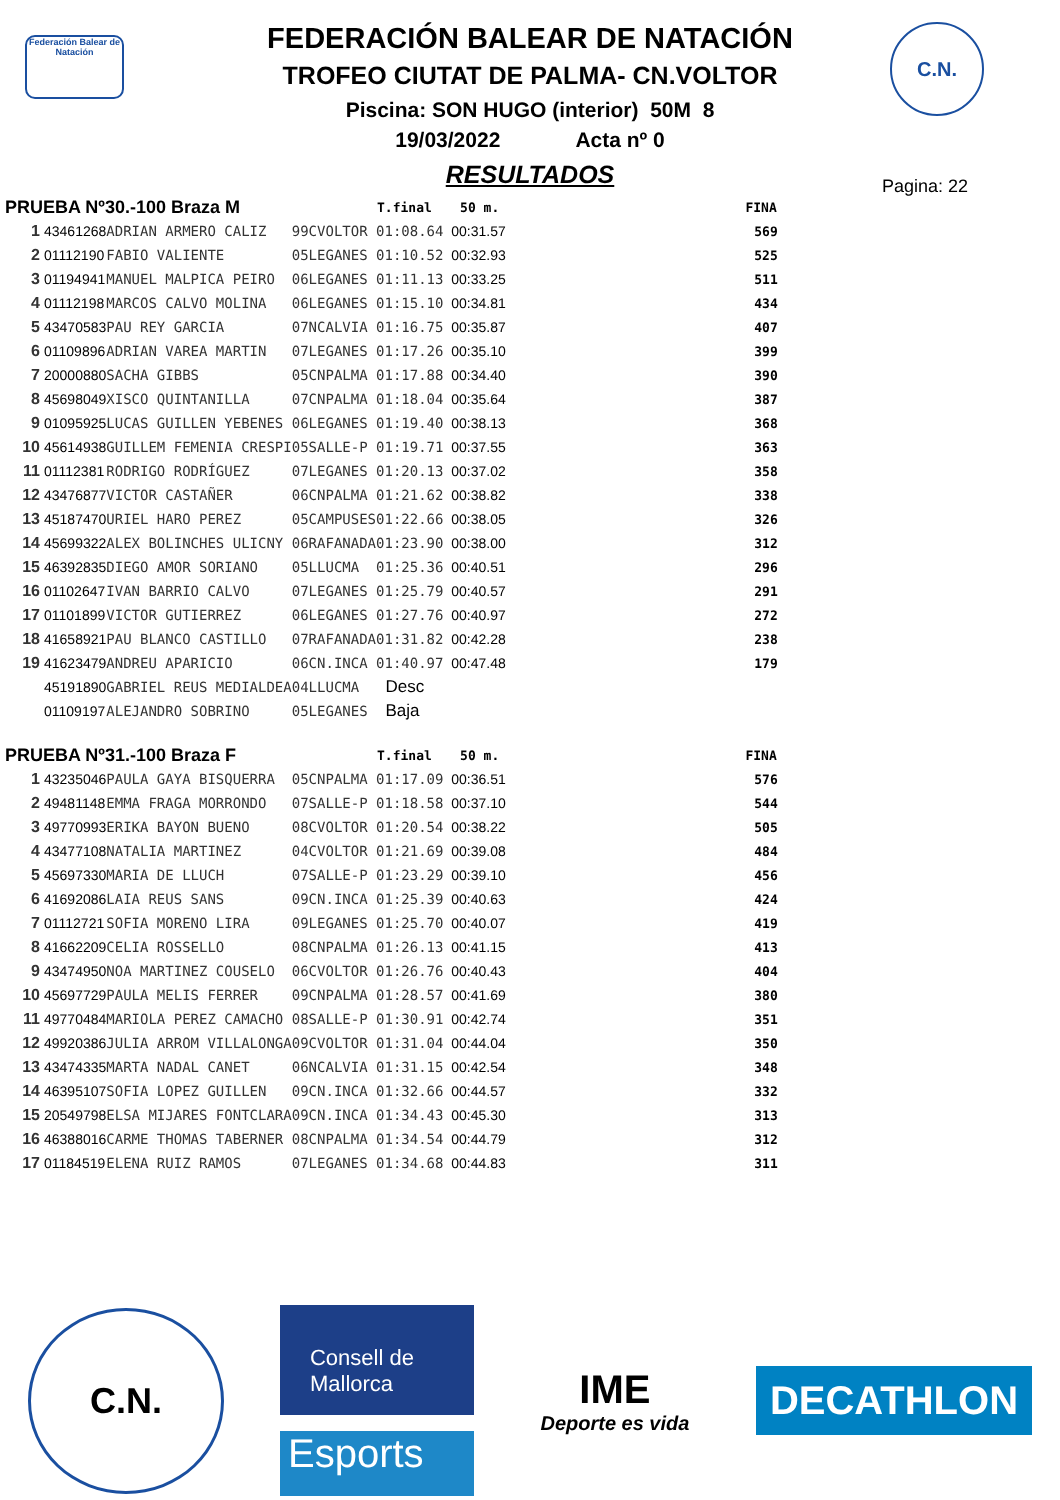Federación Balear de Natación
C.N.
FEDERACIÓN BALEAR DE NATACIÓN
TROFEO CIUTAT DE PALMA- CN.VOLTOR
Piscina: SON HUGO (interior) 50M 8
19/03/2022 Acta nº 0
RESULTADOS
Pagina: 22
| PRUEBA Nº30.-100 Braza M | | | | | T.final | 50 m. | FINA |
| --- | --- | --- | --- | --- | --- | --- | --- |
| 1 | 43461268 | ADRIAN ARMERO CALIZ | 99 | CVOLTOR | 01:08.64 | 00:31.57 | 569 |
| 2 | 01112190 | FABIO VALIENTE | 05 | LEGANES | 01:10.52 | 00:32.93 | 525 |
| 3 | 01194941 | MANUEL MALPICA PEIRO | 06 | LEGANES | 01:11.13 | 00:33.25 | 511 |
| 4 | 01112198 | MARCOS CALVO MOLINA | 06 | LEGANES | 01:15.10 | 00:34.81 | 434 |
| 5 | 43470583 | PAU REY GARCIA | 07 | NCALVIA | 01:16.75 | 00:35.87 | 407 |
| 6 | 01109896 | ADRIAN VAREA MARTIN | 07 | LEGANES | 01:17.26 | 00:35.10 | 399 |
| 7 | 20000880 | SACHA GIBBS | 05 | CNPALMA | 01:17.88 | 00:34.40 | 390 |
| 8 | 45698049 | XISCO QUINTANILLA | 07 | CNPALMA | 01:18.04 | 00:35.64 | 387 |
| 9 | 01095925 | LUCAS GUILLEN YEBENES | 06 | LEGANES | 01:19.40 | 00:38.13 | 368 |
| 10 | 45614938 | GUILLEM FEMENIA CRESPI | 05 | SALLE-P | 01:19.71 | 00:37.55 | 363 |
| 11 | 01112381 | RODRIGO RODRÍGUEZ | 07 | LEGANES | 01:20.13 | 00:37.02 | 358 |
| 12 | 43476877 | VICTOR CASTAÑER | 06 | CNPALMA | 01:21.62 | 00:38.82 | 338 |
| 13 | 45187470 | URIEL HARO PEREZ | 05 | CAMPUSES | 01:22.66 | 00:38.05 | 326 |
| 14 | 45699322 | ALEX BOLINCHES ULICNY | 06 | RAFANADA | 01:23.90 | 00:38.00 | 312 |
| 15 | 46392835 | DIEGO AMOR SORIANO | 05 | LLUCMA | 01:25.36 | 00:40.51 | 296 |
| 16 | 01102647 | IVAN BARRIO CALVO | 07 | LEGANES | 01:25.79 | 00:40.57 | 291 |
| 17 | 01101899 | VICTOR GUTIERREZ | 06 | LEGANES | 01:27.76 | 00:40.97 | 272 |
| 18 | 41658921 | PAU BLANCO CASTILLO | 07 | RAFANADA | 01:31.82 | 00:42.28 | 238 |
| 19 | 41623479 | ANDREU APARICIO | 06 | CN.INCA | 01:40.97 | 00:47.48 | 179 |
| | 45191890 | GABRIEL REUS MEDIALDEA | 04 | LLUCMA | Desc | | |
| | 01109197 | ALEJANDRO SOBRINO | 05 | LEGANES | Baja | | |
| PRUEBA Nº31.-100 Braza F | | | | | T.final | 50 m. | FINA |
| 1 | 43235046 | PAULA GAYA BISQUERRA | 05 | CNPALMA | 01:17.09 | 00:36.51 | 576 |
| 2 | 49481148 | EMMA FRAGA MORRONDO | 07 | SALLE-P | 01:18.58 | 00:37.10 | 544 |
| 3 | 49770993 | ERIKA BAYON BUENO | 08 | CVOLTOR | 01:20.54 | 00:38.22 | 505 |
| 4 | 43477108 | NATALIA MARTINEZ | 04 | CVOLTOR | 01:21.69 | 00:39.08 | 484 |
| 5 | 45697330 | MARIA DE LLUCH | 07 | SALLE-P | 01:23.29 | 00:39.10 | 456 |
| 6 | 41692086 | LAIA REUS SANS | 09 | CN.INCA | 01:25.39 | 00:40.63 | 424 |
| 7 | 01112721 | SOFIA MORENO LIRA | 09 | LEGANES | 01:25.70 | 00:40.07 | 419 |
| 8 | 41662209 | CELIA ROSSELLO | 08 | CNPALMA | 01:26.13 | 00:41.15 | 413 |
| 9 | 43474950 | NOA MARTINEZ COUSELO | 06 | CVOLTOR | 01:26.76 | 00:40.43 | 404 |
| 10 | 45697729 | PAULA MELIS FERRER | 09 | CNPALMA | 01:28.57 | 00:41.69 | 380 |
| 11 | 49770484 | MARIOLA PEREZ CAMACHO | 08 | SALLE-P | 01:30.91 | 00:42.74 | 351 |
| 12 | 49920386 | JULIA ARROM VILLALONGA | 09 | CVOLTOR | 01:31.04 | 00:44.04 | 350 |
| 13 | 43474335 | MARTA NADAL CANET | 06 | NCALVIA | 01:31.15 | 00:42.54 | 348 |
| 14 | 46395107 | SOFIA LOPEZ GUILLEN | 09 | CN.INCA | 01:32.66 | 00:44.57 | 332 |
| 15 | 20549798 | ELSA MIJARES FONTCLARA | 09 | CN.INCA | 01:34.43 | 00:45.30 | 313 |
| 16 | 46388016 | CARME THOMAS TABERNER | 08 | CNPALMA | 01:34.54 | 00:44.79 | 312 |
| 17 | 01184519 | ELENA RUIZ RAMOS | 07 | LEGANES | 01:34.68 | 00:44.83 | 311 |
C.N.
Consell de Mallorca
Esports
IME
Deporte es vida
DECATHLON